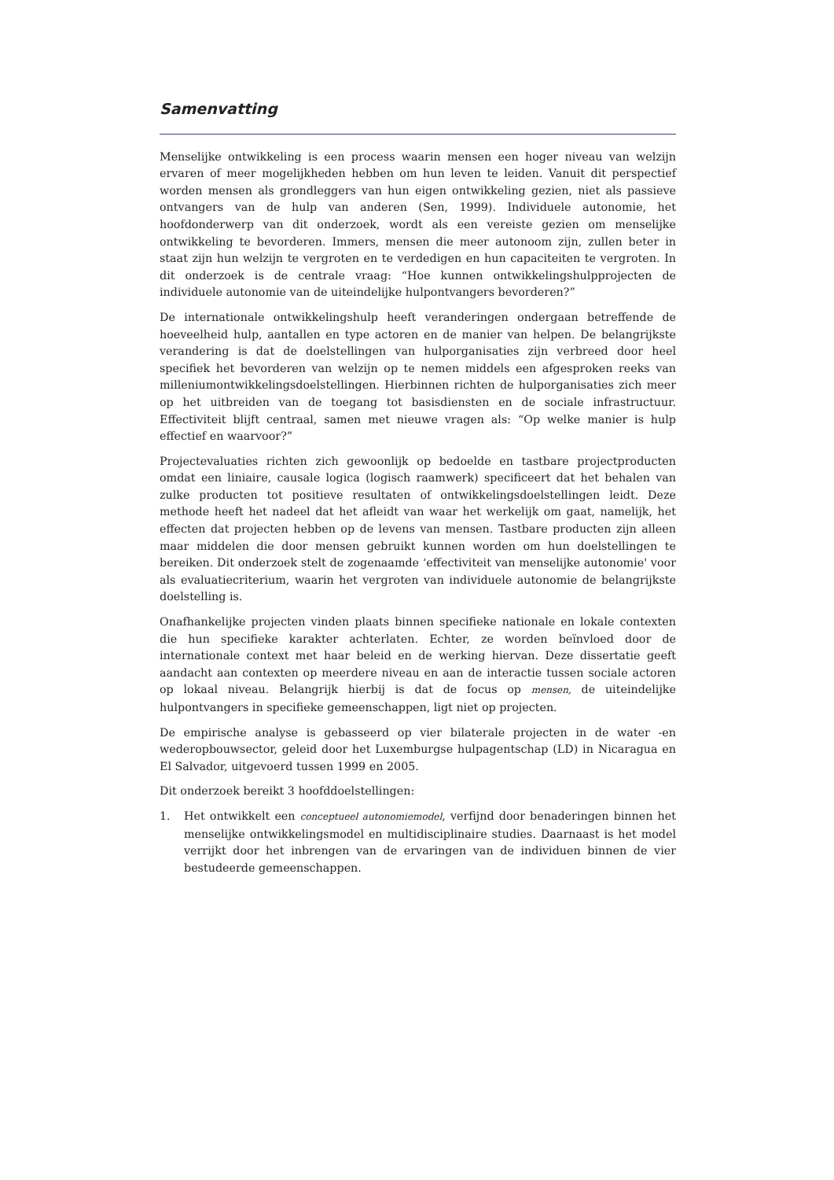Samenvatting
Menselijke ontwikkeling is een process waarin mensen een hoger niveau van welzijn ervaren of meer mogelijkheden hebben om hun leven te leiden. Vanuit dit perspectief worden mensen als grondleggers van hun eigen ontwikkeling gezien, niet als passieve ontvangers van de hulp van anderen (Sen, 1999). Individuele autonomie, het hoofdonderwerp van dit onderzoek, wordt als een vereiste gezien om menselijke ontwikkeling te bevorderen. Immers, mensen die meer autonoom zijn, zullen beter in staat zijn hun welzijn te vergroten en te verdedigen en hun capaciteiten te vergroten. In dit onderzoek is de centrale vraag: “Hoe kunnen ontwikkelingshulpprojecten de individuele autonomie van de uiteindelijke hulpontvangers bevorderen?”
De internationale ontwikkelingshulp heeft veranderingen ondergaan betreffende de hoeveelheid hulp, aantallen en type actoren en de manier van helpen. De belangrijkste verandering is dat de doelstellingen van hulporganisaties zijn verbreed door heel specifiek het bevorderen van welzijn op te nemen middels een afgesproken reeks van milleniumontwikkelingsdoelstellingen. Hierbinnen richten de hulporganisaties zich meer op het uitbreiden van de toegang tot basisdiensten en de sociale infrastructuur. Effectiviteit blijft centraal, samen met nieuwe vragen als: “Op welke manier is hulp effectief en waarvoor?”
Projectevaluaties richten zich gewoonlijk op bedoelde en tastbare projectproducten omdat een liniaire, causale logica (logisch raamwerk) specificeert dat het behalen van zulke producten tot positieve resultaten of ontwikkelingsdoelstellingen leidt. Deze methode heeft het nadeel dat het afleidt van waar het werkelijk om gaat, namelijk, het effecten dat projecten hebben op de levens van mensen. Tastbare producten zijn alleen maar middelen die door mensen gebruikt kunnen worden om hun doelstellingen te bereiken. Dit onderzoek stelt de zogenaamde ‘effectiviteit van menselijke autonomie' voor als evaluatiecriterium, waarin het vergroten van individuele autonomie de belangrijkste doelstelling is.
Onafhankelijke projecten vinden plaats binnen specifieke nationale en lokale contexten die hun specifieke karakter achterlaten. Echter, ze worden beïnvloed door de internationale context met haar beleid en de werking hiervan. Deze dissertatie geeft aandacht aan contexten op meerdere niveau en aan de interactie tussen sociale actoren op lokaal niveau. Belangrijk hierbij is dat de focus op mensen, de uiteindelijke hulpontvangers in specifieke gemeenschappen, ligt niet op projecten.
De empirische analyse is gebasseerd op vier bilaterale projecten in de water -en wederopbouwsector, geleid door het Luxemburgse hulpagentschap (LD) in Nicaragua en El Salvador, uitgevoerd tussen 1999 en 2005.
Dit onderzoek bereikt 3 hoofddoelstellingen:
1. Het ontwikkelt een conceptueel autonomiemodel, verfijnd door benaderingen binnen het menselijke ontwikkelingsmodel en multidisciplinaire studies. Daarnaast is het model verrijkt door het inbrengen van de ervaringen van de individuen binnen de vier bestudeerde gemeenschappen.